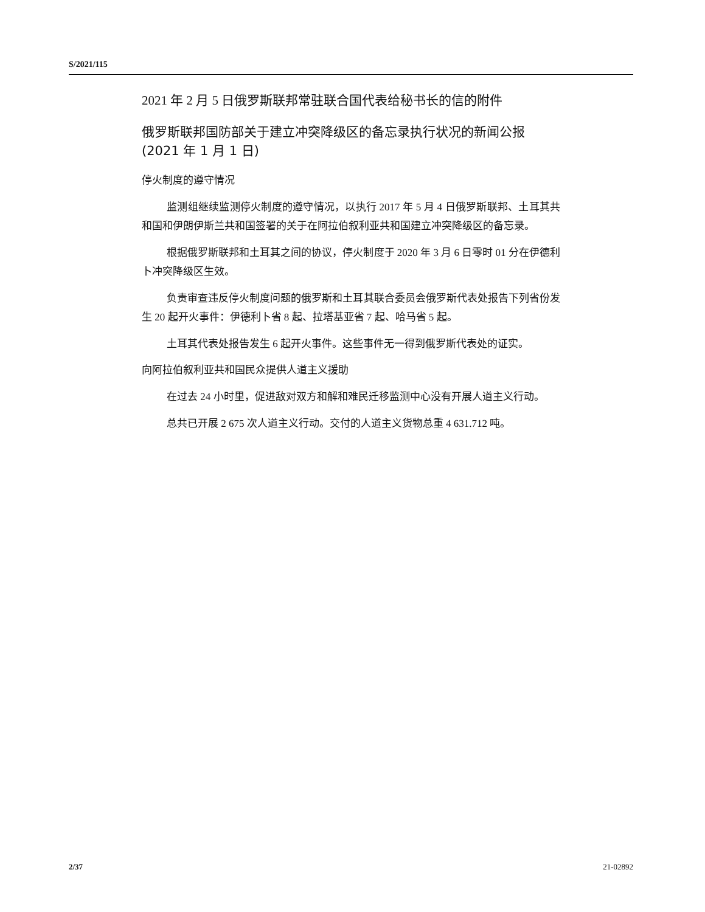S/2021/115
2021 年 2 月 5 日俄罗斯联邦常驻联合国代表给秘书长的信的附件
俄罗斯联邦国防部关于建立冲突降级区的备忘录执行状况的新闻公报
(2021 年 1 月 1 日)
停火制度的遵守情况
监测组继续监测停火制度的遵守情况，以执行 2017 年 5 月 4 日俄罗斯联邦、土耳其共和国和伊朗伊斯兰共和国签署的关于在阿拉伯叙利亚共和国建立冲突降级区的备忘录。
根据俄罗斯联邦和土耳其之间的协议，停火制度于 2020 年 3 月 6 日零时 01 分在伊德利卜冲突降级区生效。
负责审查违反停火制度问题的俄罗斯和土耳其联合委员会俄罗斯代表处报告下列省份发生 20 起开火事件：伊德利卜省 8 起、拉塔基亚省 7 起、哈马省 5 起。
土耳其代表处报告发生 6 起开火事件。这些事件无一得到俄罗斯代表处的证实。
向阿拉伯叙利亚共和国民众提供人道主义援助
在过去 24 小时里，促进敌对双方和解和难民迁移监测中心没有开展人道主义行动。
总共已开展 2 675 次人道主义行动。交付的人道主义货物总重 4 631.712 吨。
2/37 21-02892